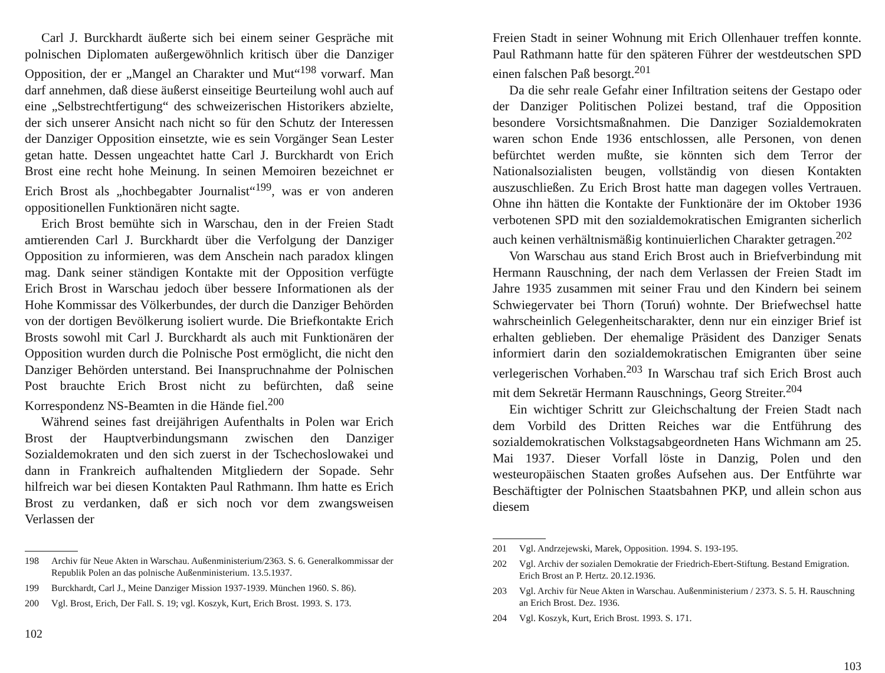Carl J. Burckhardt äußerte sich bei einem seiner Gespräche mit polnischen Diplomaten außergewöhnlich kritisch über die Danziger Opposition, der er „Mangel an Charakter und Mut“<sup>198</sup> vorwarf. Man darf annehmen, daß diese äußerst einseitige Beurteilung wohl auch auf eine „Selbstrechtfertigung“ des schweizerischen Historikers abzielte, der sich unserer Ansicht nach nicht so für den Schutz der Interessen der Danziger Opposition einsetzte, wie es sein Vorgänger Sean Lester getan hatte. Dessen ungeachtet hatte Carl J. Burckhardt von Erich Brost eine recht hohe Meinung. In seinen Memoiren bezeichnet er Erich Brost als „hochbegabter Journalist“<sup>199</sup>, was er von anderen oppositionellen Funktionären nicht sagte.
Erich Brost bemühte sich in Warschau, den in der Freien Stadt amtierenden Carl J. Burckhardt über die Verfolgung der Danziger Opposition zu informieren, was dem Anschein nach paradox klingen mag. Dank seiner ständigen Kontakte mit der Opposition verfügte Erich Brost in Warschau jedoch über bessere Informationen als der Hohe Kommissar des Völkerbundes, der durch die Danziger Behörden von der dortigen Bevölkerung isoliert wurde. Die Briefkontakte Erich Brosts sowohl mit Carl J. Burckhardt als auch mit Funktionären der Opposition wurden durch die Polnische Post ermöglicht, die nicht den Danziger Behörden unterstand. Bei Inanspruchnahme der Polnischen Post brauchte Erich Brost nicht zu befürchten, daß seine Korrespondenz NS-Beamten in die Hände fiel.<sup>200</sup>
Während seines fast dreijährigen Aufenthalts in Polen war Erich Brost der Hauptverbindungsmann zwischen den Danziger Sozialdemokraten und den sich zuerst in der Tschechoslowakei und dann in Frankreich aufhaltenden Mitgliedern der Sopade. Sehr hilfreich war bei diesen Kontakten Paul Rathmann. Ihm hatte es Erich Brost zu verdanken, daß er sich noch vor dem zwangsweisen Verlassen der
198 Archiv für Neue Akten in Warschau. Außenministerium/2363. S. 6. Generalkommissar der Republik Polen an das polnische Außenministerium. 13.5.1937.
199 Burckhardt, Carl J., Meine Danziger Mission 1937-1939. München 1960. S. 86).
200 Vgl. Brost, Erich, Der Fall. S. 19; vgl. Koszyk, Kurt, Erich Brost. 1993. S. 173.
102
Freien Stadt in seiner Wohnung mit Erich Ollenhauer treffen konnte. Paul Rathmann hatte für den späteren Führer der westdeutschen SPD einen falschen Paß besorgt.<sup>201</sup>
Da die sehr reale Gefahr einer Infiltration seitens der Gestapo oder der Danziger Politischen Polizei bestand, traf die Opposition besondere Vorsichtsmaßnahmen. Die Danziger Sozialdemokraten waren schon Ende 1936 entschlossen, alle Personen, von denen befürchtet werden mußte, sie könnten sich dem Terror der Nationalsozialisten beugen, vollständig von diesen Kontakten auszuschließen. Zu Erich Brost hatte man dagegen volles Vertrauen. Ohne ihn hätten die Kontakte der Funktionäre der im Oktober 1936 verbotenen SPD mit den sozialdemokratischen Emigranten sicherlich auch keinen verhältnismäßig kontinuierlichen Charakter getragen.<sup>202</sup>
Von Warschau aus stand Erich Brost auch in Briefverbindung mit Hermann Rauschning, der nach dem Verlassen der Freien Stadt im Jahre 1935 zusammen mit seiner Frau und den Kindern bei seinem Schwiegervater bei Thorn (Toruń) wohnte. Der Briefwechsel hatte wahrscheinlich Gelegenheitscharakter, denn nur ein einziger Brief ist erhalten geblieben. Der ehemalige Präsident des Danziger Senats informiert darin den sozialdemokratischen Emigranten über seine verlegerischen Vorhaben.<sup>203</sup> In Warschau traf sich Erich Brost auch mit dem Sekretär Hermann Rauschnings, Georg Streiter.<sup>204</sup>
Ein wichtiger Schritt zur Gleichschaltung der Freien Stadt nach dem Vorbild des Dritten Reiches war die Entführung des sozialdemokratischen Volkstagsabgeordneten Hans Wichmann am 25. Mai 1937. Dieser Vorfall löste in Danzig, Polen und den westeuropäischen Staaten großes Aufsehen aus. Der Entführte war Beschäftigter der Polnischen Staatsbahnen PKP, und allein schon aus diesem
201 Vgl. Andrzejewski, Marek, Opposition. 1994. S. 193-195.
202 Vgl. Archiv der sozialen Demokratie der Friedrich-Ebert-Stiftung. Bestand Emigration. Erich Brost an P. Hertz. 20.12.1936.
203 Vgl. Archiv für Neue Akten in Warschau. Außenministerium / 2373. S. 5. H. Rauschning an Erich Brost. Dez. 1936.
204 Vgl. Koszyk, Kurt, Erich Brost. 1993. S. 171.
103